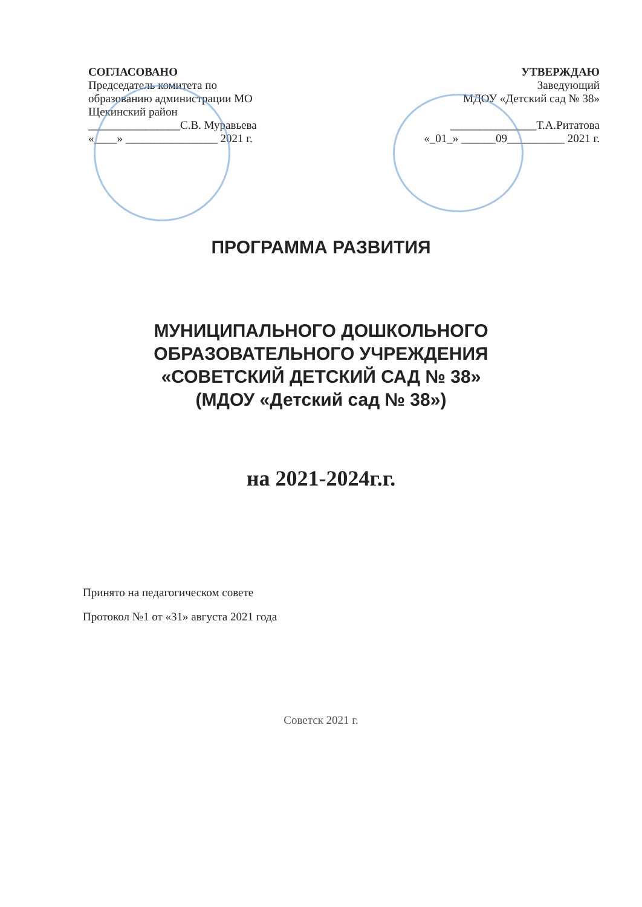СОГЛАСОВАНО
Председатель комитета по
образованию администрации МО
Щекинский район
________________С.В. Муравьева
«____» ________________ 2021 г.
УТВЕРЖДАЮ
Заведующий
МДОУ «Детский сад № 38»
_______________Т.А.Ритатова
«_01_» ______09__________ 2021 г.
ПРОГРАММА РАЗВИТИЯ
МУНИЦИПАЛЬНОГО ДОШКОЛЬНОГО
ОБРАЗОВАТЕЛЬНОГО УЧРЕЖДЕНИЯ
«СОВЕТСКИЙ ДЕТСКИЙ САД № 38»
(МДОУ «Детский сад № 38»)
на 2021-2024г.г.
Принято на педагогическом совете
Протокол №1 от «31» августа 2021 года
Советск 2021 г.